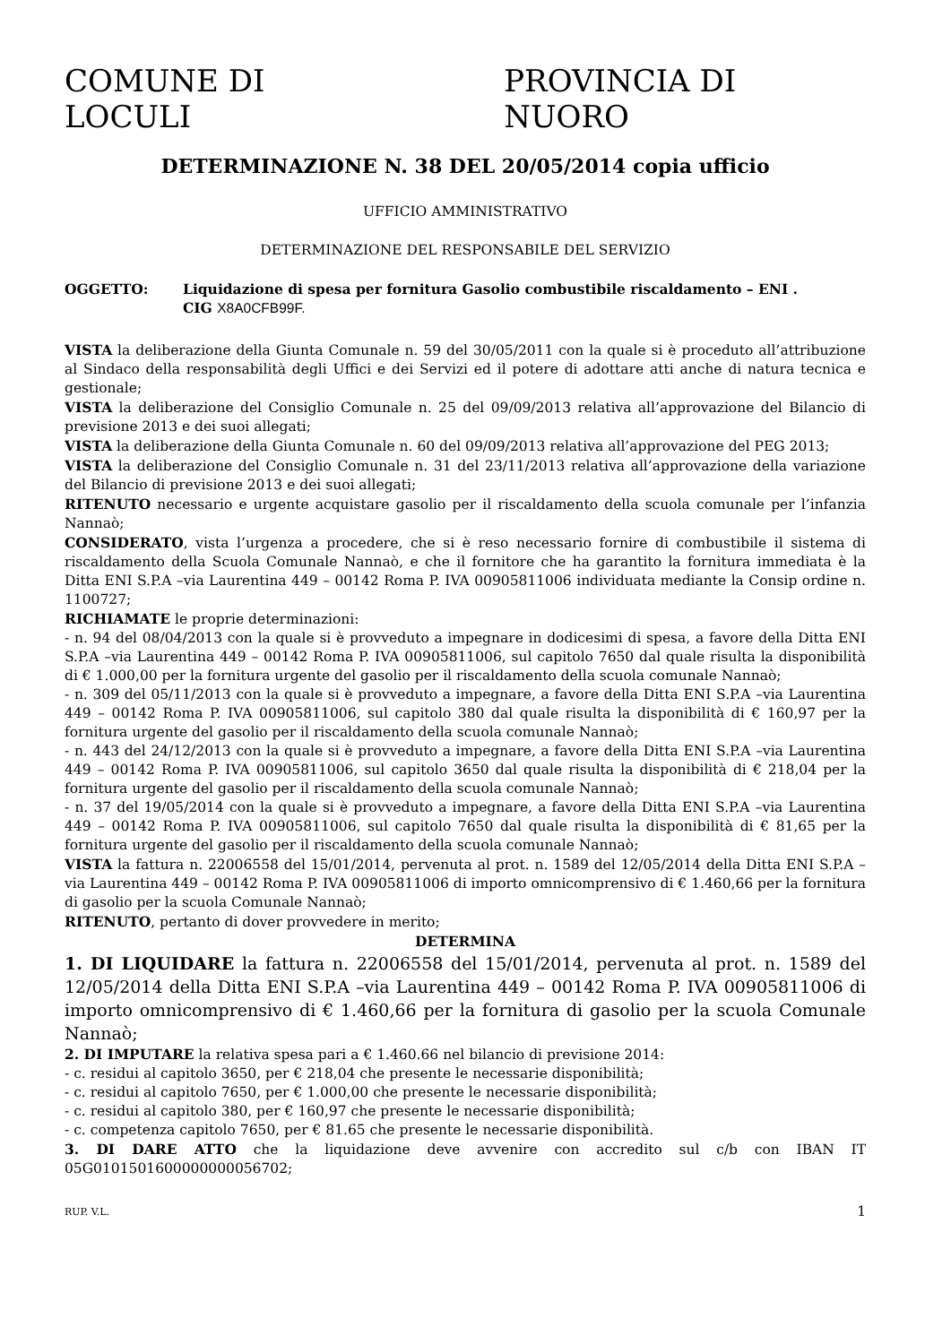COMUNE DI LOCULI PROVINCIA DI NUORO
DETERMINAZIONE N. 38 DEL 20/05/2014 copia ufficio
UFFICIO AMMINISTRATIVO
DETERMINAZIONE DEL RESPONSABILE DEL SERVIZIO
OGGETTO: Liquidazione di spesa per fornitura Gasolio combustibile riscaldamento – ENI .
CIG X8A0CFB99F.
VISTA la deliberazione della Giunta Comunale n. 59 del 30/05/2011 con la quale si è proceduto all’attribuzione al Sindaco della responsabilità degli Uffici e dei Servizi ed il potere di adottare atti anche di natura tecnica e gestionale;
VISTA la deliberazione del Consiglio Comunale n. 25 del 09/09/2013 relativa all’approvazione del Bilancio di previsione 2013 e dei suoi allegati;
VISTA la deliberazione della Giunta Comunale n. 60 del 09/09/2013 relativa all’approvazione del PEG 2013;
VISTA la deliberazione del Consiglio Comunale n. 31 del 23/11/2013 relativa all’approvazione della variazione del Bilancio di previsione 2013 e dei suoi allegati;
RITENUTO necessario e urgente acquistare gasolio per il riscaldamento della scuola comunale per l’infanzia Nannaò;
CONSIDERATO, vista l’urgenza a procedere, che si è reso necessario fornire di combustibile il sistema di riscaldamento della Scuola Comunale Nannaò, e che il fornitore che ha garantito la fornitura immediata è la Ditta ENI S.P.A –via Laurentina 449 – 00142 Roma P. IVA 00905811006 individuata mediante la Consip ordine n. 1100727;
RICHIAMATE le proprie determinazioni:
- n. 94 del 08/04/2013 con la quale si è provveduto a impegnare in dodicesimi di spesa, a favore della Ditta ENI S.P.A –via Laurentina 449 – 00142 Roma P. IVA 00905811006, sul capitolo 7650 dal quale risulta la disponibilità di € 1.000,00 per la fornitura urgente del gasolio per il riscaldamento della scuola comunale Nannaò;
- n. 309 del 05/11/2013 con la quale si è provveduto a impegnare, a favore della Ditta ENI S.P.A –via Laurentina 449 – 00142 Roma P. IVA 00905811006, sul capitolo 380 dal quale risulta la disponibilità di € 160,97 per la fornitura urgente del gasolio per il riscaldamento della scuola comunale Nannaò;
- n. 443 del 24/12/2013 con la quale si è provveduto a impegnare, a favore della Ditta ENI S.P.A –via Laurentina 449 – 00142 Roma P. IVA 00905811006, sul capitolo 3650 dal quale risulta la disponibilità di € 218,04 per la fornitura urgente del gasolio per il riscaldamento della scuola comunale Nannaò;
- n. 37 del 19/05/2014 con la quale si è provveduto a impegnare, a favore della Ditta ENI S.P.A –via Laurentina 449 – 00142 Roma P. IVA 00905811006, sul capitolo 7650 dal quale risulta la disponibilità di € 81,65 per la fornitura urgente del gasolio per il riscaldamento della scuola comunale Nannaò;
VISTA la fattura n. 22006558 del 15/01/2014, pervenuta al prot. n. 1589 del 12/05/2014 della Ditta ENI S.P.A –via Laurentina 449 – 00142 Roma P. IVA 00905811006 di importo omnicomprensivo di € 1.460,66 per la fornitura di gasolio per la scuola Comunale Nannaò;
RITENUTO, pertanto di dover provvedere in merito;
DETERMINA
1. DI LIQUIDARE la fattura n. 22006558 del 15/01/2014, pervenuta al prot. n. 1589 del 12/05/2014 della Ditta ENI S.P.A –via Laurentina 449 – 00142 Roma P. IVA 00905811006 di importo omnicomprensivo di € 1.460,66 per la fornitura di gasolio per la scuola Comunale Nannaò;
2. DI IMPUTARE la relativa spesa pari a € 1.460.66 nel bilancio di previsione 2014:
- c. residui al capitolo 3650, per € 218,04 che presente le necessarie disponibilità;
- c. residui al capitolo 7650, per € 1.000,00 che presente le necessarie disponibilità;
- c. residui al capitolo 380, per € 160,97 che presente le necessarie disponibilità;
- c. competenza capitolo 7650, per € 81.65 che presente le necessarie disponibilità.
3. DI DARE ATTO che la liquidazione deve avvenire con accredito sul c/b con IBAN IT 05G0101501600000000056702;
RUP. V.L. 1